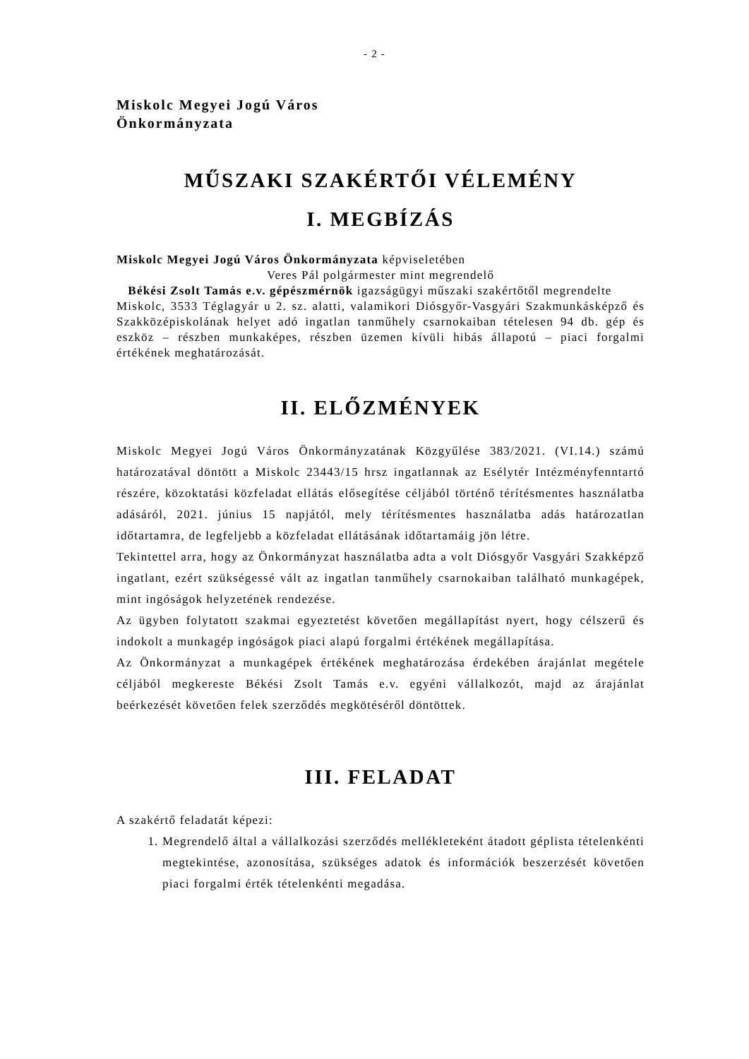- 2 -
Miskolc Megyei Jogú Város
Önkormányzata
MŰSZAKI SZAKÉRTŐI VÉLEMÉNY
I. MEGBÍZÁS
Miskolc Megyei Jogú Város Önkormányzata képviseletében
Veres Pál polgármester mint megrendelő
Békési Zsolt Tamás e.v. gépészmérnök igazságügyi műszaki szakértőtől megrendelte
Miskolc, 3533 Téglagyár u 2. sz. alatti, valamikori Diósgyőr-Vasgyári Szakmunkásképző és Szakközépiskolának helyet adó ingatlan tanműhely csarnokaiban tételesen 94 db. gép és eszköz – részben munkaképes, részben üzemen kívüli hibás állapotú – piaci forgalmi értékének meghatározását.
II. ELŐZMÉNYEK
Miskolc Megyei Jogú Város Önkormányzatának Közgyűlése 383/2021. (VI.14.) számú határozatával döntött a Miskolc 23443/15 hrsz ingatlannak az Esélytér Intézményfenntartó részére, közoktatási közfeladat ellátás elősegítése céljából történő térítésmentes használatba adásáról, 2021. június 15 napjától, mely térítésmentes használatba adás határozatlan időtartamra, de legfeljebb a közfeladat ellátásának időtartamáig jön létre.
Tekintettel arra, hogy az Önkormányzat használatba adta a volt Diósgyőr Vasgyári Szakképző ingatlant, ezért szükségessé vált az ingatlan tanműhely csarnokaiban található munkagépek, mint ingóságok helyzetének rendezése.
Az ügyben folytatott szakmai egyeztetést követően megállapítást nyert, hogy célszerű és indokolt a munkagép ingóságok piaci alapú forgalmi értékének megállapítása.
Az Önkormányzat a munkagépek értékének meghatározása érdekében árajánlat megétele céljából megkereste Békési Zsolt Tamás e.v. egyéni vállalkozót, majd az árajánlat beérkezését követően felek szerződés megkötéséről döntöttek.
III. FELADAT
A szakértő feladatát képezi:
1. Megrendelő által a vállalkozási szerződés mellékleteként átadott géplista tételenkénti megtekintése, azonosítása, szükséges adatok és információk beszerzését követően piaci forgalmi érték tételenkénti megadása.